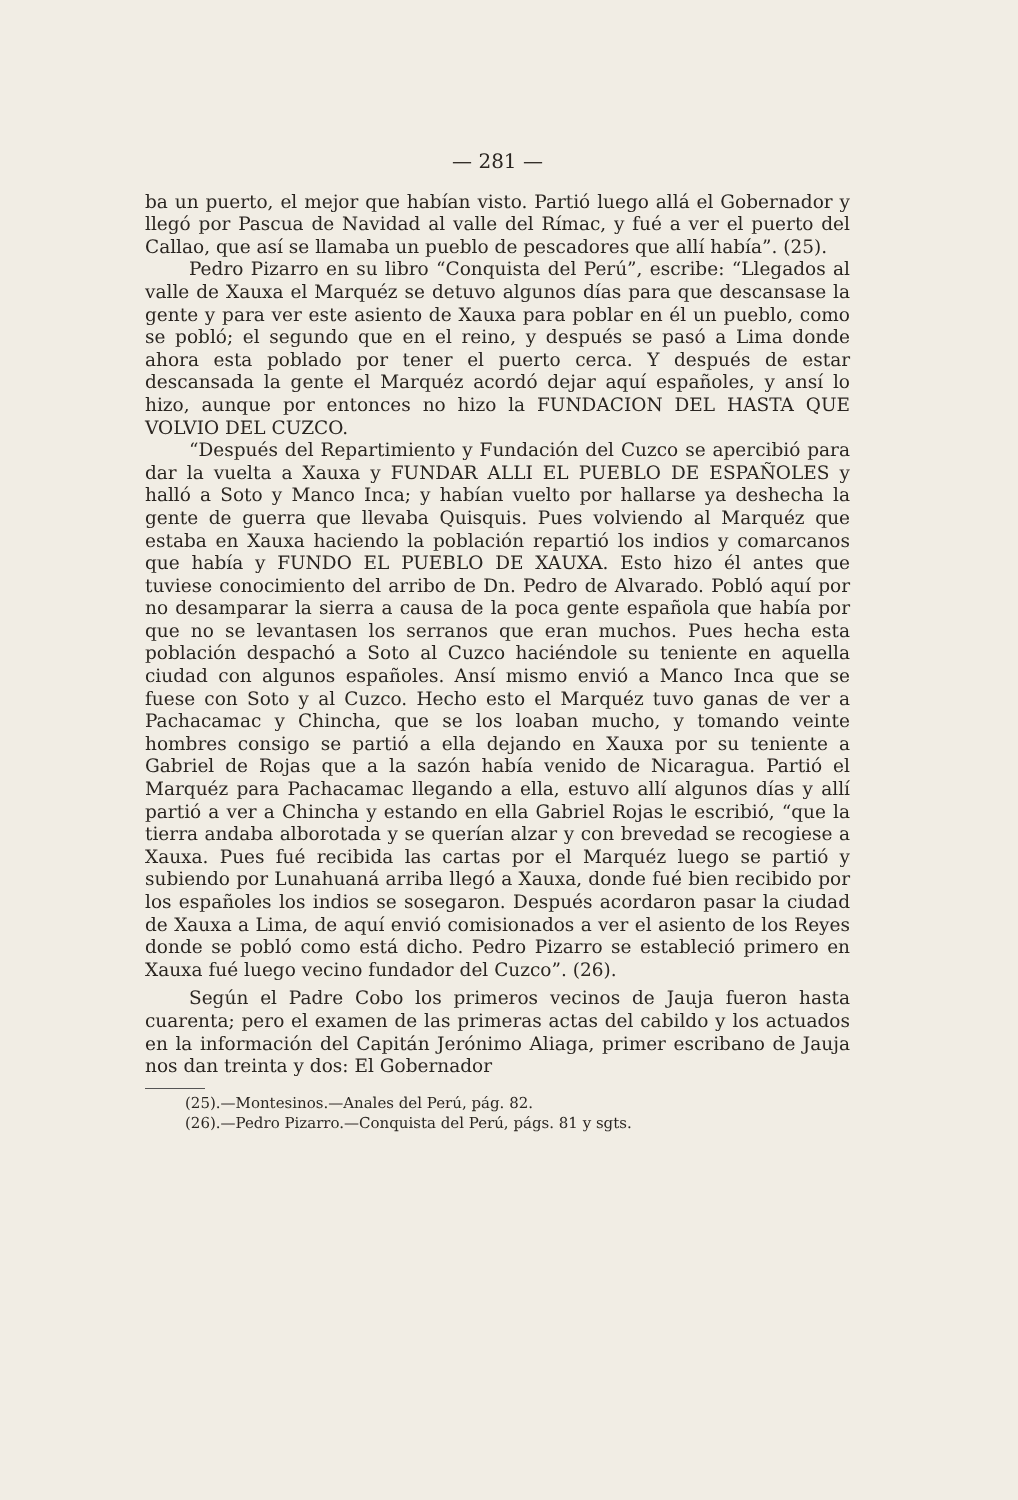— 281 —
ba un puerto, el mejor que habían visto. Partió luego allá el Gobernador y llegó por Pascua de Navidad al valle del Rímac, y fué a ver el puerto del Callao, que así se llamaba un pueblo de pescadores que allí había”. (25).
Pedro Pizarro en su libro “Conquista del Perú”, escribe: “Llegados al valle de Xauxa el Marquéz se detuvo algunos días para que descansase la gente y para ver este asiento de Xauxa para poblar en él un pueblo, como se pobló; el segundo que en el reino, y después se pasó a Lima donde ahora esta poblado por tener el puerto cerca. Y después de estar descansada la gente el Marquéz acordó dejar aquí españoles, y ansí lo hizo, aunque por entonces no hizo la FUNDACION DEL HASTA QUE VOLVIO DEL CUZCO.
“Después del Repartimiento y Fundación del Cuzco se apercibió para dar la vuelta a Xauxa y FUNDAR ALLI EL PUEBLO DE ESPAÑOLES y halló a Soto y Manco Inca; y habían vuelto por hallarse ya deshecha la gente de guerra que llevaba Quisquis. Pues volviendo al Marquéz que estaba en Xauxa haciendo la población repartió los indios y comarcanos que había y FUNDO EL PUEBLO DE XAUXA. Esto hizo él antes que tuviese conocimiento del arribo de Dn. Pedro de Alvarado. Pobló aquí por no desamparar la sierra a causa de la poca gente española que había por que no se levantasen los serranos que eran muchos. Pues hecha esta población despachó a Soto al Cuzco haciéndole su teniente en aquella ciudad con algunos españoles. Ansí mismo envió a Manco Inca que se fuese con Soto y al Cuzco. Hecho esto el Marquéz tuvo ganas de ver a Pachacamac y Chincha, que se los loaban mucho, y tomando veinte hombres consigo se partió a ella dejando en Xauxa por su teniente a Gabriel de Rojas que a la sazón había venido de Nicaragua. Partió el Marquéz para Pachacamac llegando a ella, estuvo allí algunos días y allí partió a ver a Chincha y estando en ella Gabriel Rojas le escribió, “que la tierra andaba alborotada y se querían alzar y con brevedad se recogiese a Xauxa. Pues fué recibida las cartas por el Marquéz luego se partió y subiendo por Lunahuaná arriba llegó a Xauxa, donde fué bien recibido por los españoles los indios se sosegaron. Después acordaron pasar la ciudad de Xauxa a Lima, de aquí envió comisionados a ver el asiento de los Reyes donde se pobló como está dicho. Pedro Pizarro se estableció primero en Xauxa fué luego vecino fundador del Cuzco”. (26).
Según el Padre Cobo los primeros vecinos de Jauja fueron hasta cuarenta; pero el examen de las primeras actas del cabildo y los actuados en la información del Capitán Jerónimo Aliaga, primer escribano de Jauja nos dan treinta y dos: El Gobernador
(25).—Montesinos.—Anales del Perú, pág. 82.
(26).—Pedro Pizarro.—Conquista del Perú, págs. 81 y sgts.